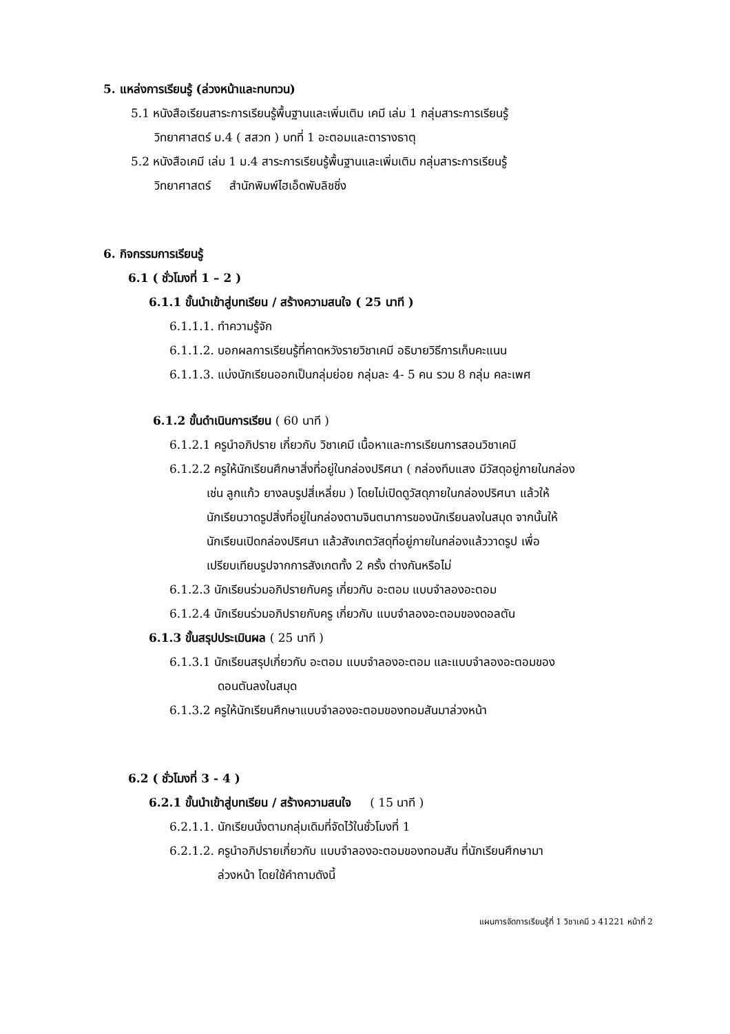5. แหล่งการเรียนรู้ (ล่วงหน้าและทบทวน)
5.1 หนังสือเรียนสาระการเรียนรู้พื้นฐานและเพิ่มเติม เคมี เล่ม 1 กลุ่มสาระการเรียนรู้
วิทยาศาสตร์ ม.4 ( สสวท ) บทที่ 1 อะตอมและตารางธาตุ
5.2 หนังสือเคมี เล่ม 1 ม.4 สาระการเรียนรู้พื้นฐานและเพิ่มเติม กลุ่มสาระการเรียนรู้
วิทยาศาสตร์ สำนักพิมพ์ไฮเอ็ดพับลิชชิ่ง
6. กิจกรรมการเรียนรู้
6.1 ( ชั่วโมงที่ 1 – 2 )
6.1.1 ขั้นนำเข้าสู่บทเรียน / สร้างความสนใจ ( 25 นาที )
6.1.1.1. ทำความรู้จัก
6.1.1.2. บอกผลการเรียนรู้ที่คาดหวังรายวิชาเคมี อธิบายวิธีการเก็บคะแนน
6.1.1.3. แบ่งนักเรียนออกเป็นกลุ่มย่อย กลุ่มละ 4- 5 คน รวม 8 กลุ่ม คละเพศ
6.1.2 ขั้นดำเนินการเรียน ( 60 นาที )
6.1.2.1 ครูนำอภิปราย เกี่ยวกับ วิชาเคมี เนื้อหาและการเรียนการสอนวิชาเคมี
6.1.2.2 ครูให้นักเรียนศึกษาสิ่งที่อยู่ในกล่องปริศนา ( กล่องทึบแสง มีวัสดุอยู่ภายในกล่อง
เช่น ลูกแก้ว ยางลบรูปสี่เหลี่ยม ) โดยไม่เปิดดูวัสดุภายในกล่องปริศนา แล้วให้
นักเรียนวาดรูปสิ่งที่อยู่ในกล่องตามจินตนาการของนักเรียนลงในสมุด จากนั้นให้
นักเรียนเปิดกล่องปริศนา แล้วสังเกตวัสดุที่อยู่ภายในกล่องแล้ววาดรูป เพื่อ
เปรียบเทียบรูปจากการสังเกตทั้ง 2 ครั้ง ต่างกันหรือไม่
6.1.2.3 นักเรียนร่วมอภิปรายกับครู เกี่ยวกับ อะตอม แบบจำลองอะตอม
6.1.2.4 นักเรียนร่วมอภิปรายกับครู เกี่ยวกับ แบบจำลองอะตอมของดอลตัน
6.1.3 ขั้นสรุปประเมินผล ( 25 นาที )
6.1.3.1 นักเรียนสรุปเกี่ยวกับ อะตอม แบบจำลองอะตอม และแบบจำลองอะตอมของ
ดอนตันลงในสมุด
6.1.3.2 ครูให้นักเรียนศึกษาแบบจำลองอะตอมของทอมสันมาล่วงหน้า
6.2 ( ชั่วโมงที่ 3 - 4 )
6.2.1 ขั้นนำเข้าสู่บทเรียน / สร้างความสนใจ ( 15 นาที )
6.2.1.1. นักเรียนนั่งตามกลุ่มเดิมที่จัดไว้ในชั่วโมงที่ 1
6.2.1.2. ครูนำอภิปรายเกี่ยวกับ แบบจำลองอะตอมของทอมสัน ที่นักเรียนศึกษามา
ล่วงหน้า โดยใช้คำถามดังนี้
แผนการจัดการเรียนรู้ที่ 1 วิชาเคมี ว 41221 หน้าที่ 2